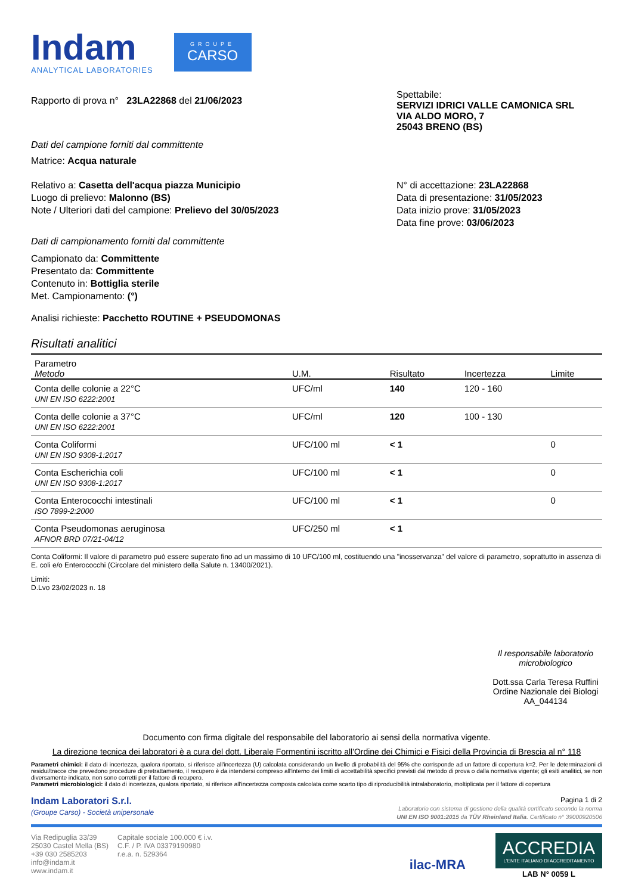Indam
ANALYTICAL LABORATORIES
GROUPE
CARSO
Rapporto di prova n° 23LA22868 del 21/06/2023
Spettabile:
SERVIZI IDRICI VALLE CAMONICA SRL
VIA ALDO MORO, 7
25043 BRENO (BS)
Dati del campione forniti dal committente
Matrice: Acqua naturale
Relativo a: Casetta dell'acqua piazza Municipio
Luogo di prelievo: Malonno (BS)
Note / Ulteriori dati del campione: Prelievo del 30/05/2023
N° di accettazione: 23LA22868
Data di presentazione: 31/05/2023
Data inizio prove: 31/05/2023
Data fine prove: 03/06/2023
Dati di campionamento forniti dal committente
Campionato da: Committente
Presentato da: Committente
Contenuto in: Bottiglia sterile
Met. Campionamento: (°)
Analisi richieste: Pacchetto ROUTINE + PSEUDOMONAS
Risultati analitici
| Parametro Metodo | U.M. | Risultato | Incertezza | Limite |
| --- | --- | --- | --- | --- |
| Conta delle colonie a 22°C UNI EN ISO 6222:2001 | UFC/ml | 140 | 120 - 160 | |
| Conta delle colonie a 37°C UNI EN ISO 6222:2001 | UFC/ml | 120 | 100 - 130 | |
| Conta Coliformi UNI EN ISO 9308-1:2017 | UFC/100 ml | < 1 | | 0 |
| Conta Escherichia coli UNI EN ISO 9308-1:2017 | UFC/100 ml | < 1 | | 0 |
| Conta Enterococchi intestinali ISO 7899-2:2000 | UFC/100 ml | < 1 | | 0 |
| Conta Pseudomonas aeruginosa AFNOR BRD 07/21-04/12 | UFC/250 ml | < 1 | | |
Conta Coliformi: Il valore di parametro può essere superato fino ad un massimo di 10 UFC/100 ml, costituendo una "inosservanza" del valore di parametro, soprattutto in assenza di E. coli e/o Enterococchi (Circolare del ministero della Salute n. 13400/2021).
Limiti:
D.Lvo 23/02/2023 n. 18
Il responsabile laboratorio microbiologico
Dott.ssa Carla Teresa Ruffini
Ordine Nazionale dei Biologi
AA_044134
Documento con firma digitale del responsabile del laboratorio ai sensi della normativa vigente.
La direzione tecnica dei laboratori è a cura del dott. Liberale Formentini iscritto all'Ordine dei Chimici e Fisici della Provincia di Brescia al n° 118
Parametri chimici: il dato di incertezza, qualora riportato, si riferisce all'incertezza (U) calcolata considerando un livello di probabilità del 95% che corrisponde ad un fattore di copertura k=2. Per le determinazioni di residui/tracce che prevedono procedure di pretrattamento, il recupero è da intendersi compreso all'interno dei limiti di accettabilità specifici previsti dal metodo di prova o dalla normativa vigente; gli esiti analitici, se non diversamente indicato, non sono corretti per il fattore di recupero.
Parametri microbiologici: il dato di incertezza, qualora riportato, si riferisce all'incertezza composta calcolata come scarto tipo di riproducibilità intralaboratorio, moltiplicata per il fattore di copertura
Indam Laboratori S.r.l.
(Groupe Carso) - Società unipersonale
Pagina 1 di 2
Laboratorio con sistema di gestione della qualità certificato secondo la norma
UNI EN ISO 9001:2015 da TÜV Rheinland Italia. Certificato n° 39000920506
Via Redipuglia 33/39
25030 Castel Mella (BS)
+39 030 2585203
info@indam.it
www.indam.it
Capitale sociale 100.000 € i.v.
C.F. / P. IVA 03379190980
r.e.a. n. 529364
ilac-MRA
ACCREDIA
L'ENTE ITALIANO DI ACCREDITAMENTO
LAB N° 0059 L